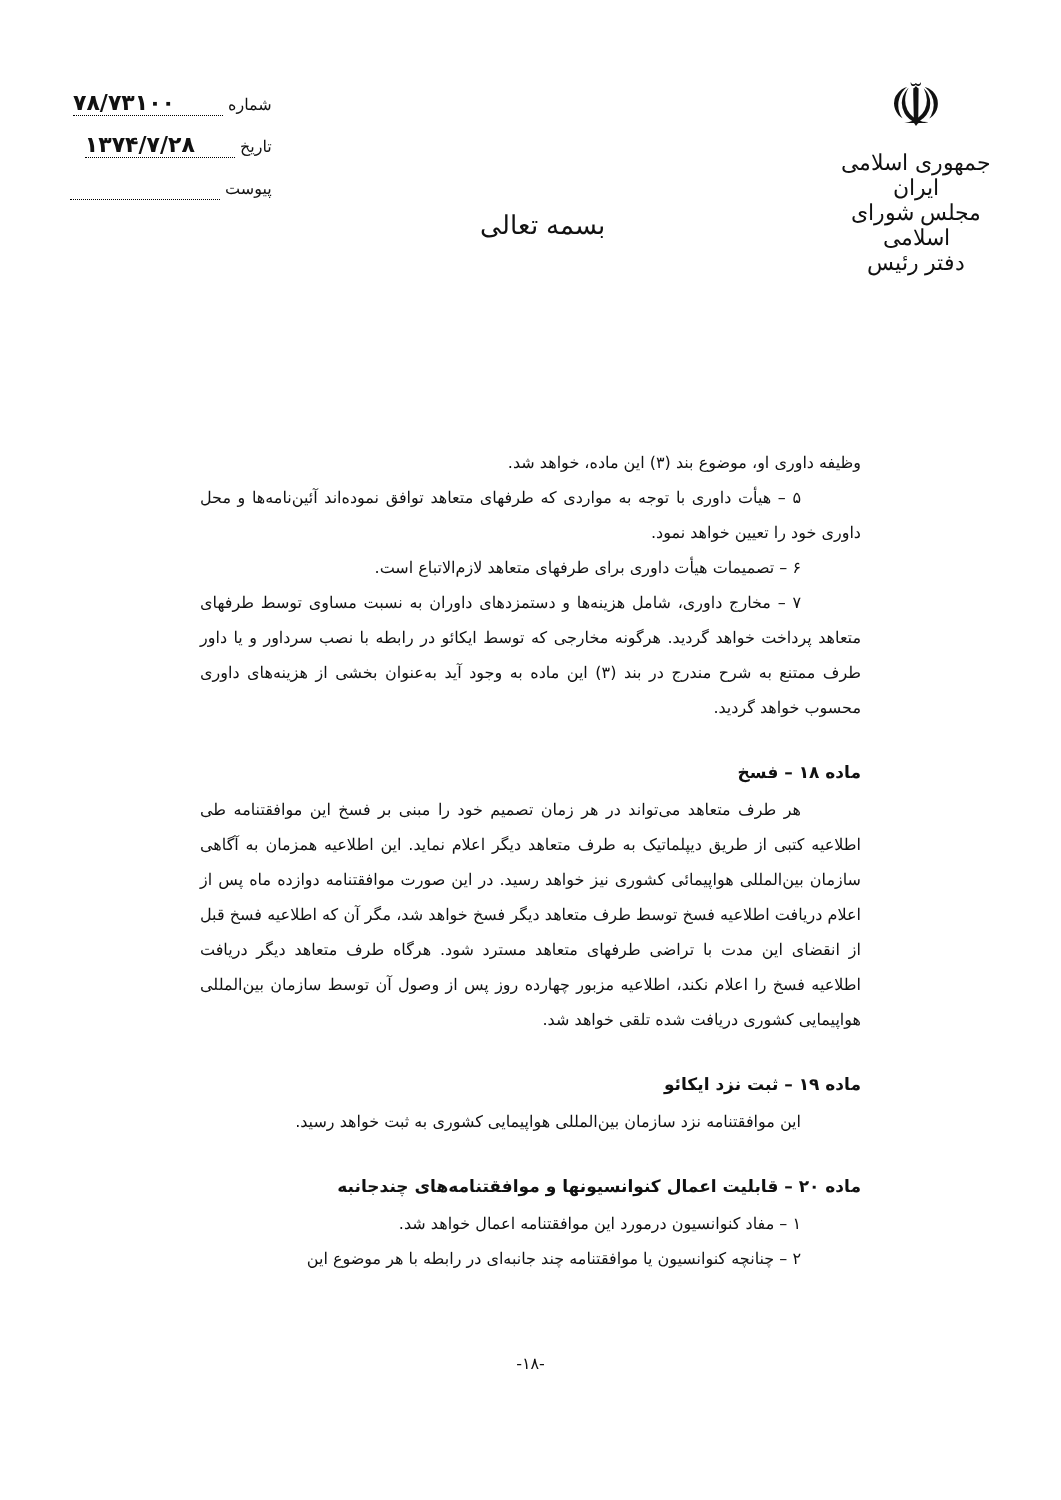☫
جمهوری اسلامی ایران
مجلس شورای اسلامی
دفتر رئیس
شماره ۷۸/۷۳۱۰۰
تاریخ ۱۳۷۴/۷/۲۸
پیوست
بسمه تعالی
وظیفه داوری او، موضوع بند (۳) این ماده، خواهد شد.
۵ – هیأت داوری با توجه به مواردی که طرفهای متعاهد توافق نموده‌اند آئین‌نامه‌ها و محل داوری خود را تعیین خواهد نمود.
۶ – تصمیمات هیأت داوری برای طرفهای متعاهد لازم‌الاتباع است.
۷ – مخارج داوری، شامل هزینه‌ها و دستمزدهای داوران به نسبت مساوی توسط طرفهای متعاهد پرداخت خواهد گردید. هرگونه مخارجی که توسط ایکائو در رابطه با نصب سرداور و یا داور طرف ممتنع به شرح مندرج در بند (۳) این ماده به وجود آید به‌عنوان بخشی از هزینه‌های داوری محسوب خواهد گردید.
ماده ۱۸ – فسخ
هر طرف متعاهد می‌تواند در هر زمان تصمیم خود را مبنی بر فسخ این موافقتنامه طی اطلاعیه کتبی از طریق دیپلماتیک به طرف متعاهد دیگر اعلام نماید. این اطلاعیه همزمان به آگاهی سازمان بین‌المللی هواپیمائی کشوری نیز خواهد رسید. در این صورت موافقتنامه دوازده ماه پس از اعلام دریافت اطلاعیه فسخ توسط طرف متعاهد دیگر فسخ خواهد شد، مگر آن که اطلاعیه فسخ قبل از انقضای این مدت با تراضی طرفهای متعاهد مسترد شود. هرگاه طرف متعاهد دیگر دریافت اطلاعیه فسخ را اعلام نکند، اطلاعیه مزبور چهارده روز پس از وصول آن توسط سازمان بین‌المللی هواپیمایی کشوری دریافت شده تلقی خواهد شد.
ماده ۱۹ – ثبت نزد ایکائو
این موافقتنامه نزد سازمان بین‌المللی هواپیمایی کشوری به ثبت خواهد رسید.
ماده ۲۰ – قابلیت اعمال کنوانسیونها و موافقتنامه‌های چندجانبه
۱ – مفاد کنوانسیون درمورد این موافقتنامه اعمال خواهد شد.
۲ – چنانچه کنوانسیون یا موافقتنامه چند جانبه‌ای در رابطه با هر موضوع این
-۱۸-